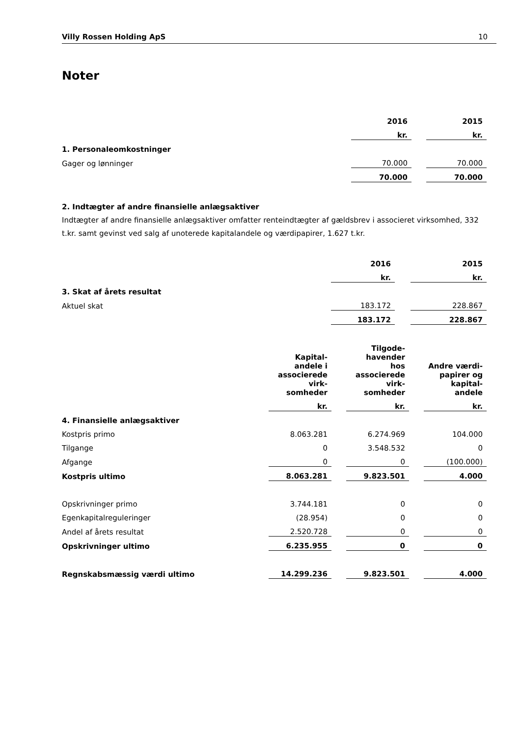Villy Rossen Holding ApS 10
Noter
| | 2016 | | 2015 |
| --- | --- | --- | --- |
| | kr. | | kr. |
| 1. Personaleomkostninger | | | |
| Gager og lønninger | 70.000 | | 70.000 |
| | 70.000 | | 70.000 |
2. Indtægter af andre finansielle anlægsaktiver
Indtægter af andre finansielle anlægsaktiver omfatter renteindtægter af gældsbrev i associeret virksomhed, 332 t.kr. samt gevinst ved salg af unoterede kapitalandele og værdipapirer, 1.627 t.kr.
| | 2016 | | 2015 |
| --- | --- | --- | --- |
| | kr. | | kr. |
| 3. Skat af årets resultat | | | |
| Aktuel skat | 183.172 | | 228.867 |
| | 183.172 | | 228.867 |
| | Kapital- andele i associerede virk- somheder | | Tilgode- havender hos associerede virk- somheder | | Andre værdi- papirer og kapital- andele |
| --- | --- | --- | --- | --- | --- |
| | kr. | | kr. | | kr. |
| 4. Finansielle anlægsaktiver | | | | | |
| Kostpris primo | 8.063.281 | | 6.274.969 | | 104.000 |
| Tilgange | 0 | | 3.548.532 | | 0 |
| Afgange | 0 | | 0 | | (100.000) |
| Kostpris ultimo | 8.063.281 | | 9.823.501 | | 4.000 |
| Opskrivninger primo | 3.744.181 | | 0 | | 0 |
| Egenkapitalreguleringer | (28.954) | | 0 | | 0 |
| Andel af årets resultat | 2.520.728 | | 0 | | 0 |
| Opskrivninger ultimo | 6.235.955 | | 0 | | 0 |
| Regnskabsmæssig værdi ultimo | 14.299.236 | | 9.823.501 | | 4.000 |